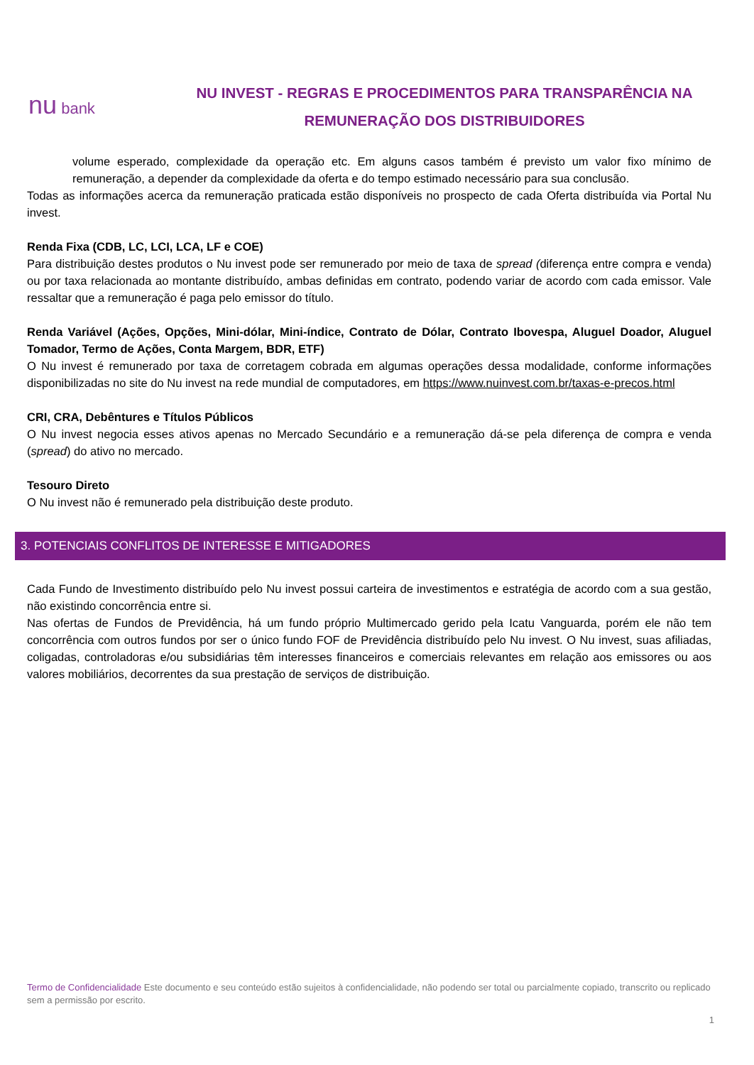nu bank
NU INVEST - REGRAS E PROCEDIMENTOS PARA TRANSPARÊNCIA NA
REMUNERAÇÃO DOS DISTRIBUIDORES
volume esperado, complexidade da operação etc. Em alguns casos também é previsto um valor fixo mínimo de remuneração, a depender da complexidade da oferta e do tempo estimado necessário para sua conclusão.
Todas as informações acerca da remuneração praticada estão disponíveis no prospecto de cada Oferta distribuída via Portal Nu invest.
Renda Fixa (CDB, LC, LCI, LCA, LF e COE)
Para distribuição destes produtos o Nu invest pode ser remunerado por meio de taxa de spread (diferença entre compra e venda) ou por taxa relacionada ao montante distribuído, ambas definidas em contrato, podendo variar de acordo com cada emissor. Vale ressaltar que a remuneração é paga pelo emissor do título.
Renda Variável (Ações, Opções, Mini-dólar, Mini-índice, Contrato de Dólar, Contrato Ibovespa, Aluguel Doador, Aluguel Tomador, Termo de Ações, Conta Margem, BDR, ETF)
O Nu invest é remunerado por taxa de corretagem cobrada em algumas operações dessa modalidade, conforme informações disponibilizadas no site do Nu invest na rede mundial de computadores, em https://www.nuinvest.com.br/taxas-e-precos.html
CRI, CRA, Debêntures e Títulos Públicos
O Nu invest negocia esses ativos apenas no Mercado Secundário e a remuneração dá-se pela diferença de compra e venda (spread) do ativo no mercado.
Tesouro Direto
O Nu invest não é remunerado pela distribuição deste produto.
3. POTENCIAIS CONFLITOS DE INTERESSE E MITIGADORES
Cada Fundo de Investimento distribuído pelo Nu invest possui carteira de investimentos e estratégia de acordo com a sua gestão, não existindo concorrência entre si.
Nas ofertas de Fundos de Previdência, há um fundo próprio Multimercado gerido pela Icatu Vanguarda, porém ele não tem concorrência com outros fundos por ser o único fundo FOF de Previdência distribuído pelo Nu invest. O Nu invest, suas afiliadas, coligadas, controladoras e/ou subsidiárias têm interesses financeiros e comerciais relevantes em relação aos emissores ou aos valores mobiliários, decorrentes da sua prestação de serviços de distribuição.
Termo de Confidencialidade Este documento e seu conteúdo estão sujeitos à confidencialidade, não podendo ser total ou parcialmente copiado, transcrito ou replicado sem a permissão por escrito.
1